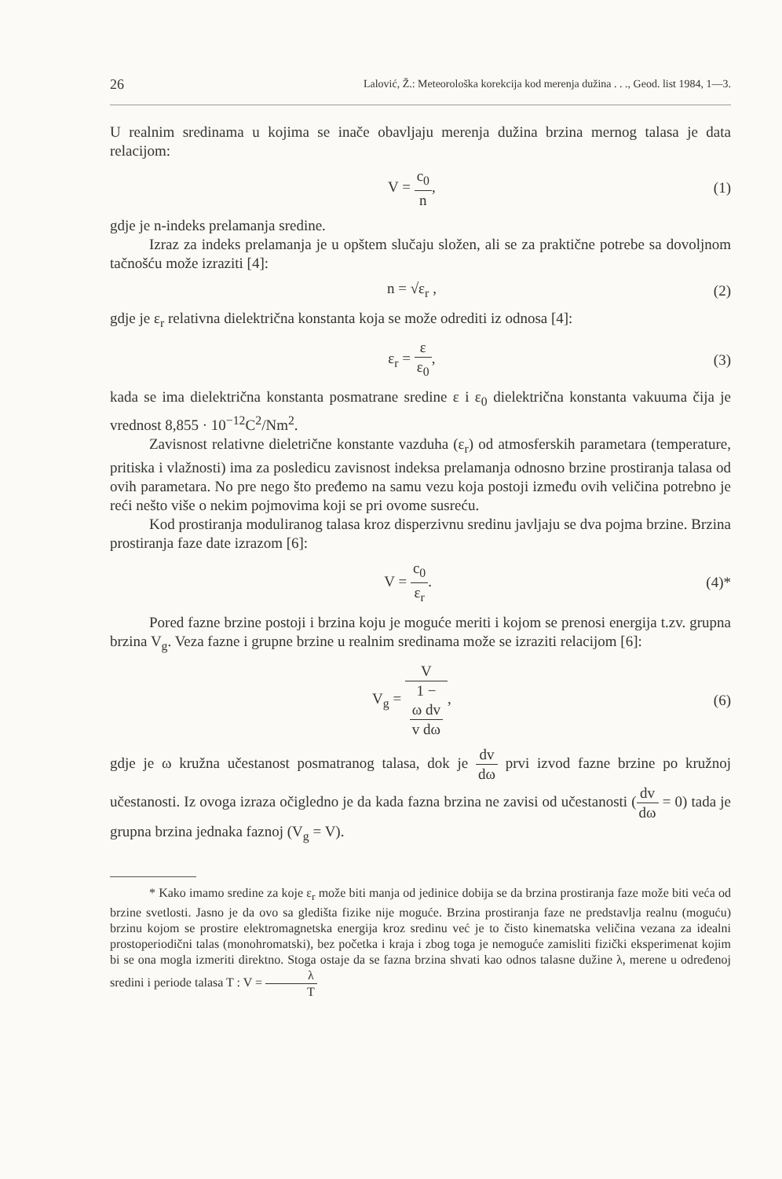26 Lalović, Ž.: Meteorološka korekcija kod merenja dužina . . ., Geod. list 1984, 1—3.
U realnim sredinama u kojima se inače obavljaju merenja dužina brzina mernog talasa je data relacijom:
V = c<sub>0</sub> n, (1)
gdje je n-indeks prelamanja sredine.
Izraz za indeks prelamanja je u opštem slučaju složen, ali se za praktične potrebe sa dovoljnom tačnošću može izraziti [4]:
n = √ε<sub>r</sub> , (2)
gdje je ε<sub>r</sub> relativna dielektrična konstanta koja se može odrediti iz odnosa [4]:
ε<sub>r</sub> = ε ε<sub>0</sub>, (3)
kada se ima dielektrična konstanta posmatrane sredine ε i ε<sub>0</sub> dielektrična konstanta vakuuma čija je vrednost 8,855 · 10<sup>−12</sup>C<sup>2</sup>/Nm<sup>2</sup>.
Zavisnost relativne dieletrične konstante vazduha (ε<sub>r</sub>) od atmosferskih parametara (temperature, pritiska i vlažnosti) ima za posledicu zavisnost indeksa prelamanja odnosno brzine prostiranja talasa od ovih parametara. No pre nego što pređemo na samu vezu koja postoji između ovih veličina potrebno je reći nešto više o nekim pojmovima koji se pri ovome susreću.
Kod prostiranja moduliranog talasa kroz disperzivnu sredinu javljaju se dva pojma brzine. Brzina prostiranja faze date izrazom [6]:
V = c<sub>0</sub> ε<sub>r</sub>. (4)*
Pored fazne brzine postoji i brzina koju je moguće meriti i kojom se prenosi energija t.zv. grupna brzina V<sub>g</sub>. Veza fazne i grupne brzine u realnim sredinama može se izraziti relacijom [6]:
V<sub>g</sub> = V 1 −
ω dv
v dω, (6)
gdje je ω kružna učestanost posmatranog talasa, dok je dv dω prvi izvod fazne brzine po kružnoj učestanosti. Iz ovoga izraza očigledno je da kada fazna brzina ne zavisi od učestanosti (dv dω = 0) tada je grupna brzina jednaka faznoj (V<sub>g</sub> = V).
* Kako imamo sredine za koje ε<sub>r</sub> može biti manja od jedinice dobija se da brzina prostiranja faze može biti veća od brzine svetlosti. Jasno je da ovo sa gledišta fizike nije moguće. Brzina prostiranja faze ne predstavlja realnu (moguću) brzinu kojom se prostire elektromagnetska energija kroz sredinu već je to čisto kinematska veličina vezana za idealni prostoperiodični talas (monohromatski), bez početka i kraja i zbog toga je nemoguće zamisliti fizički eksperimenat kojim bi se ona mogla izmeriti direktno. Stoga ostaje da se fazna brzina shvati kao odnos talasne dužine λ, merene u određenoj sredini i periode talasa T : V = λ T